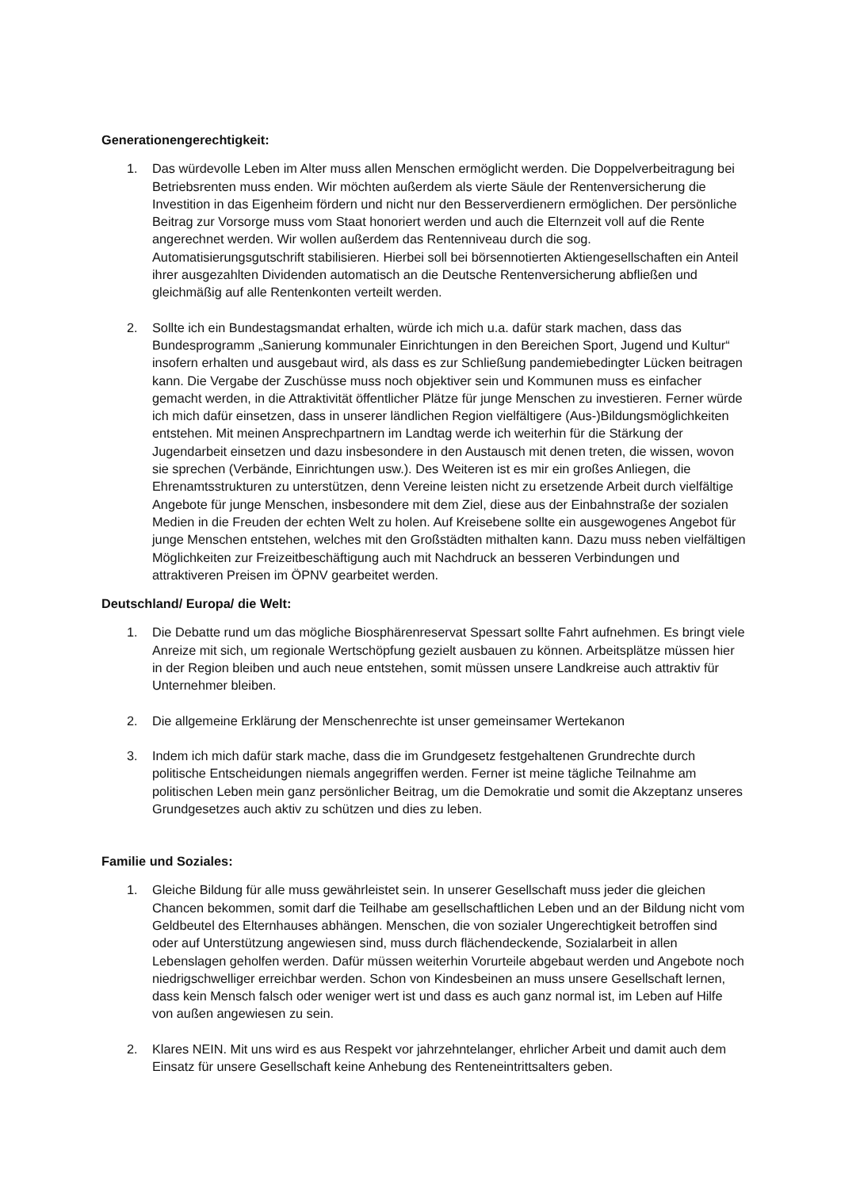Generationengerechtigkeit:
1. Das würdevolle Leben im Alter muss allen Menschen ermöglicht werden. Die Doppelverbeitragung bei Betriebsrenten muss enden. Wir möchten außerdem als vierte Säule der Rentenversicherung die Investition in das Eigenheim fördern und nicht nur den Besserverdienern ermöglichen. Der persönliche Beitrag zur Vorsorge muss vom Staat honoriert werden und auch die Elternzeit voll auf die Rente angerechnet werden. Wir wollen außerdem das Rentenniveau durch die sog. Automatisierungsgutschrift stabilisieren. Hierbei soll bei börsennotierten Aktiengesellschaften ein Anteil ihrer ausgezahlten Dividenden automatisch an die Deutsche Rentenversicherung abfließen und gleichmäßig auf alle Rentenkonten verteilt werden.
2. Sollte ich ein Bundestagsmandat erhalten, würde ich mich u.a. dafür stark machen, dass das Bundesprogramm „Sanierung kommunaler Einrichtungen in den Bereichen Sport, Jugend und Kultur“ insofern erhalten und ausgebaut wird, als dass es zur Schließung pandemiebedingter Lücken beitragen kann. Die Vergabe der Zuschüsse muss noch objektiver sein und Kommunen muss es einfacher gemacht werden, in die Attraktivität öffentlicher Plätze für junge Menschen zu investieren. Ferner würde ich mich dafür einsetzen, dass in unserer ländlichen Region vielfältigere (Aus-)Bildungsmöglichkeiten entstehen. Mit meinen Ansprechpartnern im Landtag werde ich weiterhin für die Stärkung der Jugendarbeit einsetzen und dazu insbesondere in den Austausch mit denen treten, die wissen, wovon sie sprechen (Verbände, Einrichtungen usw.). Des Weiteren ist es mir ein großes Anliegen, die Ehrenamtsstrukturen zu unterstützen, denn Vereine leisten nicht zu ersetzende Arbeit durch vielfältige Angebote für junge Menschen, insbesondere mit dem Ziel, diese aus der Einbahnstraße der sozialen Medien in die Freuden der echten Welt zu holen. Auf Kreisebene sollte ein ausgewogenes Angebot für junge Menschen entstehen, welches mit den Großstädten mithalten kann. Dazu muss neben vielfältigen Möglichkeiten zur Freizeitbeschäftigung auch mit Nachdruck an besseren Verbindungen und attraktiveren Preisen im ÖPNV gearbeitet werden.
Deutschland/ Europa/ die Welt:
1. Die Debatte rund um das mögliche Biosphärenreservat Spessart sollte Fahrt aufnehmen. Es bringt viele Anreize mit sich, um regionale Wertschöpfung gezielt ausbauen zu können. Arbeitsplätze müssen hier in der Region bleiben und auch neue entstehen, somit müssen unsere Landkreise auch attraktiv für Unternehmer bleiben.
2. Die allgemeine Erklärung der Menschenrechte ist unser gemeinsamer Wertekanon
3. Indem ich mich dafür stark mache, dass die im Grundgesetz festgehaltenen Grundrechte durch politische Entscheidungen niemals angegriffen werden. Ferner ist meine tägliche Teilnahme am politischen Leben mein ganz persönlicher Beitrag, um die Demokratie und somit die Akzeptanz unseres Grundgesetzes auch aktiv zu schützen und dies zu leben.
Familie und Soziales:
1. Gleiche Bildung für alle muss gewährleistet sein. In unserer Gesellschaft muss jeder die gleichen Chancen bekommen, somit darf die Teilhabe am gesellschaftlichen Leben und an der Bildung nicht vom Geldbeutel des Elternhauses abhängen. Menschen, die von sozialer Ungerechtigkeit betroffen sind oder auf Unterstützung angewiesen sind, muss durch flächendeckende, Sozialarbeit in allen Lebenslagen geholfen werden. Dafür müssen weiterhin Vorurteile abgebaut werden und Angebote noch niedrigschwelliger erreichbar werden. Schon von Kindesbeinen an muss unsere Gesellschaft lernen, dass kein Mensch falsch oder weniger wert ist und dass es auch ganz normal ist, im Leben auf Hilfe von außen angewiesen zu sein.
2. Klares NEIN. Mit uns wird es aus Respekt vor jahrzehntelanger, ehrlicher Arbeit und damit auch dem Einsatz für unsere Gesellschaft keine Anhebung des Renteneintrittsalters geben.